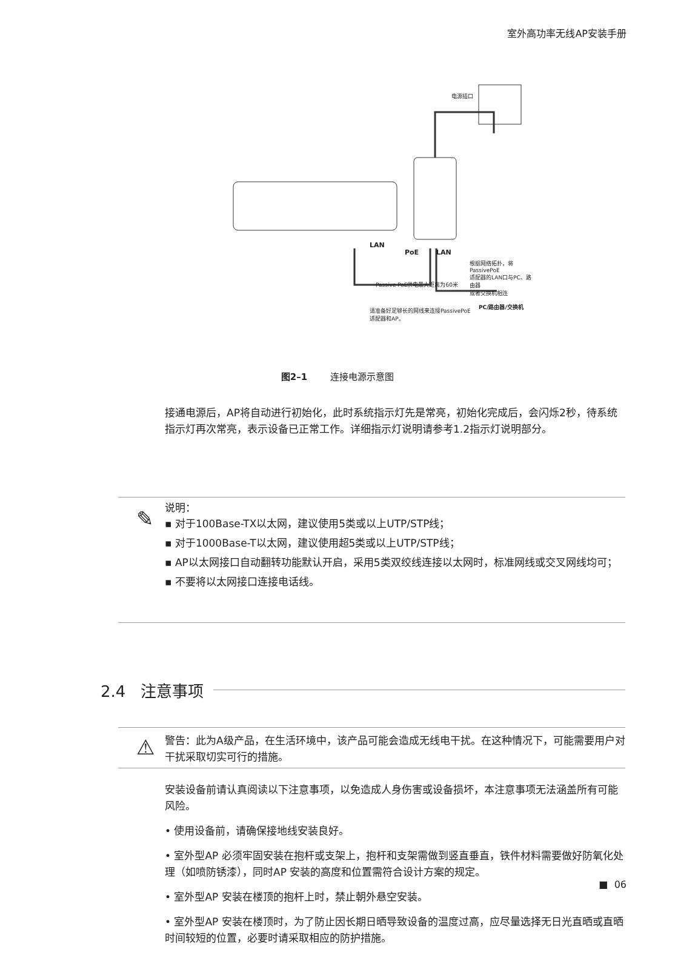室外高功率无线AP安装手册
电源插口
LAN
PoE LAN
根据网络拓扑，将PassivePoE
适配器的LAN口与PC、路由器
或者交换机相连
Passive PoE供电最大距离为60米
PC/路由器/交换机
请准备好足够长的网线来连接PassivePoE
适配器和AP。
图2–1 连接电源示意图
接通电源后，AP将自动进行初始化，此时系统指示灯先是常亮，初始化完成后，会闪烁2秒，待系统指示灯再次常亮，表示设备已正常工作。详细指示灯说明请参考1.2指示灯说明部分。
✎
说明：
▪ 对于100Base-TX以太网，建议使用5类或以上UTP/STP线；
▪ 对于1000Base-T以太网，建议使用超5类或以上UTP/STP线；
▪ AP以太网接口自动翻转功能默认开启，采用5类双绞线连接以太网时，标准网线或交叉网线均可；
▪ 不要将以太网接口连接电话线。
2.4 注意事项
⚠
警告：此为A级产品，在生活环境中，该产品可能会造成无线电干扰。在这种情况下，可能需要用户对干扰采取切实可行的措施。
安装设备前请认真阅读以下注意事项，以免造成人身伤害或设备损坏，本注意事项无法涵盖所有可能风险。
• 使用设备前，请确保接地线安装良好。
• 室外型AP 必须牢固安装在抱杆或支架上，抱杆和支架需做到竖直垂直，铁件材料需要做好防氧化处理（如喷防锈漆），同时AP 安装的高度和位置需符合设计方案的规定。
• 室外型AP 安装在楼顶的抱杆上时，禁止朝外悬空安装。
• 室外型AP 安装在楼顶时，为了防止因长期日晒导致设备的温度过高，应尽量选择无日光直晒或直晒时间较短的位置，必要时请采取相应的防护措施。
■ 06